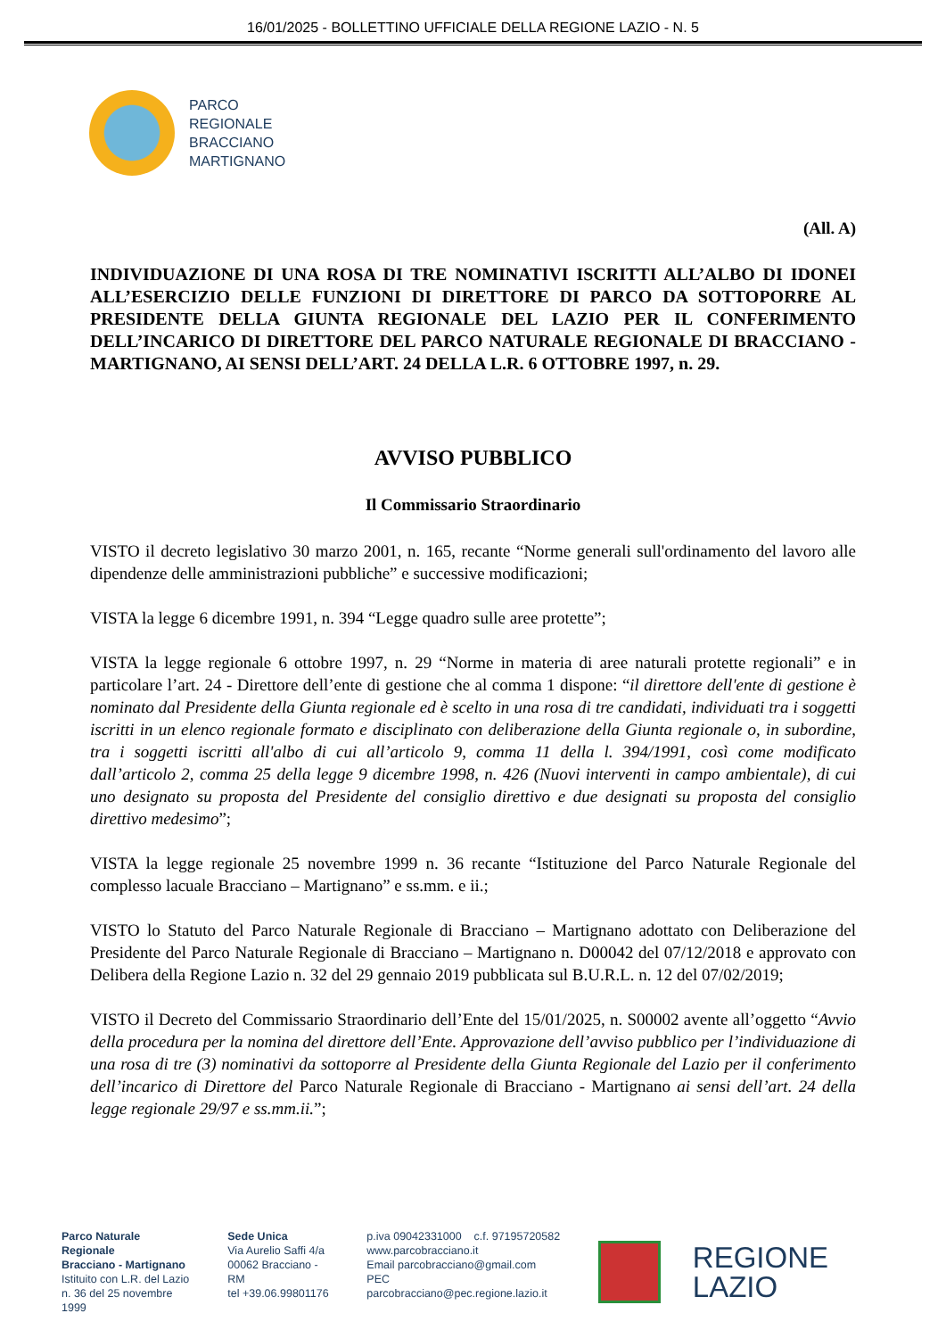16/01/2025 - BOLLETTINO UFFICIALE DELLA REGIONE LAZIO - N. 5
PARCO
REGIONALE
BRACCIANO
MARTIGNANO
(All. A)
INDIVIDUAZIONE DI UNA ROSA DI TRE NOMINATIVI ISCRITTI ALL’ALBO DI IDONEI ALL’ESERCIZIO DELLE FUNZIONI DI DIRETTORE DI PARCO DA SOTTOPORRE AL PRESIDENTE DELLA GIUNTA REGIONALE DEL LAZIO PER IL CONFERIMENTO DELL’INCARICO DI DIRETTORE DEL PARCO NATURALE REGIONALE DI BRACCIANO - MARTIGNANO, AI SENSI DELL’ART. 24 DELLA L.R. 6 OTTOBRE 1997, n. 29.
AVVISO PUBBLICO
Il Commissario Straordinario
VISTO il decreto legislativo 30 marzo 2001, n. 165, recante “Norme generali sull'ordinamento del lavoro alle dipendenze delle amministrazioni pubbliche” e successive modificazioni;
VISTA la legge 6 dicembre 1991, n. 394 “Legge quadro sulle aree protette”;
VISTA la legge regionale 6 ottobre 1997, n. 29 “Norme in materia di aree naturali protette regionali” e in particolare l’art. 24 - Direttore dell’ente di gestione che al comma 1 dispone: “il direttore dell'ente di gestione è nominato dal Presidente della Giunta regionale ed è scelto in una rosa di tre candidati, individuati tra i soggetti iscritti in un elenco regionale formato e disciplinato con deliberazione della Giunta regionale o, in subordine, tra i soggetti iscritti all'albo di cui all’articolo 9, comma 11 della l. 394/1991, così come modificato dall’articolo 2, comma 25 della legge 9 dicembre 1998, n. 426 (Nuovi interventi in campo ambientale), di cui uno designato su proposta del Presidente del consiglio direttivo e due designati su proposta del consiglio direttivo medesimo”;
VISTA la legge regionale 25 novembre 1999 n. 36 recante “Istituzione del Parco Naturale Regionale del complesso lacuale Bracciano – Martignano” e ss.mm. e ii.;
VISTO lo Statuto del Parco Naturale Regionale di Bracciano – Martignano adottato con Deliberazione del Presidente del Parco Naturale Regionale di Bracciano – Martignano n. D00042 del 07/12/2018 e approvato con Delibera della Regione Lazio n. 32 del 29 gennaio 2019 pubblicata sul B.U.R.L. n. 12 del 07/02/2019;
VISTO il Decreto del Commissario Straordinario dell’Ente del 15/01/2025, n. S00002 avente all’oggetto “Avvio della procedura per la nomina del direttore dell’Ente. Approvazione dell’avviso pubblico per l’individuazione di una rosa di tre (3) nominativi da sottoporre al Presidente della Giunta Regionale del Lazio per il conferimento dell’incarico di Direttore del Parco Naturale Regionale di Bracciano - Martignano ai sensi dell’art. 24 della legge regionale 29/97 e ss.mm.ii.”;
Parco Naturale Regionale
Bracciano - Martignano
Istituito con L.R. del Lazio
n. 36 del 25 novembre 1999
Sede Unica
Via Aurelio Saffi 4/a
00062 Bracciano - RM
tel +39.06.99801176
p.iva 09042331000 c.f. 97195720582
www.parcobracciano.it
Email parcobracciano@gmail.com
PEC parcobracciano@pec.regione.lazio.it
REGIONE
LAZIO